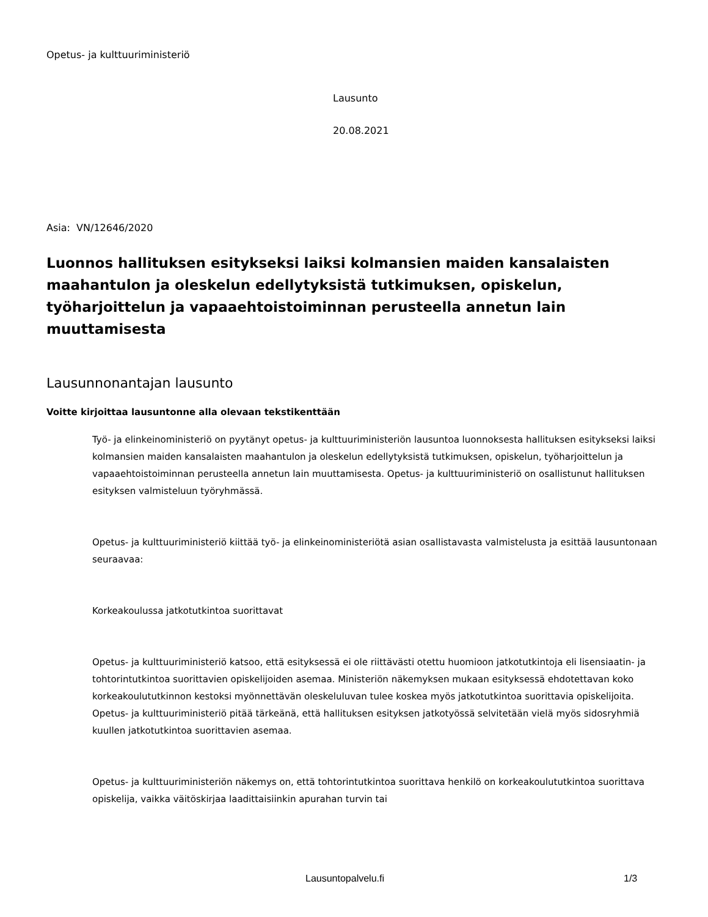Opetus- ja kulttuuriministeriö
Lausunto
20.08.2021
Asia: VN/12646/2020
Luonnos hallituksen esitykseksi laiksi kolmansien maiden kansalaisten maahantulon ja oleskelun edellytyksistä tutkimuksen, opiskelun, työharjoittelun ja vapaaehtoistoiminnan perusteella annetun lain muuttamisesta
Lausunnonantajan lausunto
Voitte kirjoittaa lausuntonne alla olevaan tekstikenttään
Työ- ja elinkeinoministeriö on pyytänyt opetus- ja kulttuuriministeriön lausuntoa luonnoksesta hallituksen esitykseksi laiksi kolmansien maiden kansalaisten maahantulon ja oleskelun edellytyksistä tutkimuksen, opiskelun, työharjoittelun ja vapaaehtoistoiminnan perusteella annetun lain muuttamisesta. Opetus- ja kulttuuriministeriö on osallistunut hallituksen esityksen valmisteluun työryhmässä.
Opetus- ja kulttuuriministeriö kiittää työ- ja elinkeinoministeriötä asian osallistavasta valmistelusta ja esittää lausuntonaan seuraavaa:
Korkeakoulussa jatkotutkintoa suorittavat
Opetus- ja kulttuuriministeriö katsoo, että esityksessä ei ole riittävästi otettu huomioon jatkotutkintoja eli lisensiaatin- ja tohtorintutkintoa suorittavien opiskelijoiden asemaa. Ministeriön näkemyksen mukaan esityksessä ehdotettavan koko korkeakoulututkinnon kestoksi myönnettävän oleskeluluvan tulee koskea myös jatkotutkintoa suorittavia opiskelijoita. Opetus- ja kulttuuriministeriö pitää tärkeänä, että hallituksen esityksen jatkotyössä selvitetään vielä myös sidosryhmiä kuullen jatkotutkintoa suorittavien asemaa.
Opetus- ja kulttuuriministeriön näkemys on, että tohtorintutkintoa suorittava henkilö on korkeakoulututkintoa suorittava opiskelija, vaikka väitöskirjaa laadittaisiinkin apurahan turvin tai
Lausuntopalvelu.fi 1/3